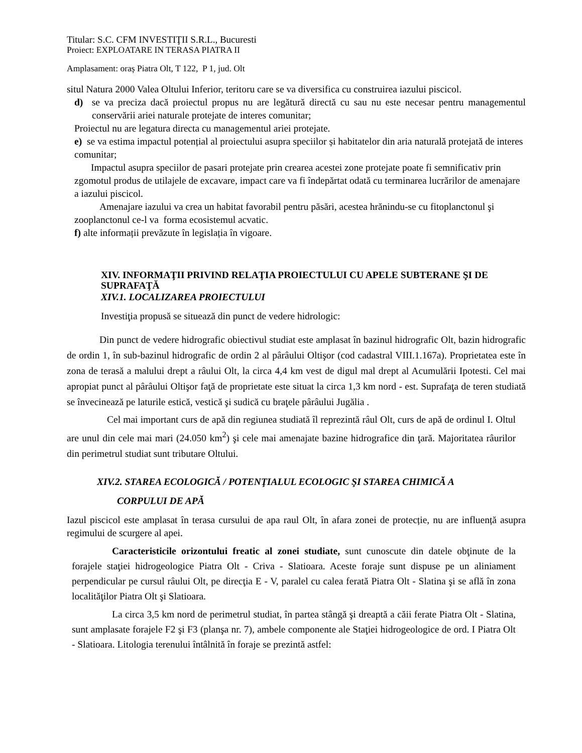Titular: S.C. CFM INVESTIŢII S.R.L., Bucuresti
Proiect: EXPLOATARE IN TERASA PIATRA II
Amplasament: oraș Piatra Olt, T 122, P 1, jud. Olt
situl Natura 2000 Valea Oltului Inferior, teritoru care se va diversifica cu construirea iazului piscicol.
d) se va preciza dacă proiectul propus nu are legătură directă cu sau nu este necesar pentru managementul conservării ariei naturale protejate de interes comunitar;
Proiectul nu are legatura directa cu managementul ariei protejate.
e) se va estima impactul potențial al proiectului asupra speciilor și habitatelor din aria naturală protejată de interes comunitar;
Impactul asupra speciilor de pasari protejate prin crearea acestei zone protejate poate fi semnificativ prin zgomotul produs de utilajele de excavare, impact care va fi îndepărtat odată cu terminarea lucrărilor de amenajare a iazului piscicol.
Amenajare iazului va crea un habitat favorabil pentru păsări, acestea hrănindu-se cu fitoplanctonul şi zooplanctonul ce-l va forma ecosistemul acvatic.
f) alte informații prevăzute în legislația în vigoare.
XIV. INFORMAŢII PRIVIND RELAŢIA PROIECTULUI CU APELE SUBTERANE ŞI DE SUPRAFAŢĂ
XIV.1. LOCALIZAREA PROIECTULUI
Investiţia propusă se situează din punct de vedere hidrologic:
Din punct de vedere hidrografic obiectivul studiat este amplasat în bazinul hidrografic Olt, bazin hidrografic de ordin 1, în sub-bazinul hidrografic de ordin 2 al pârâului Oltişor (cod cadastral VIII.1.167a). Proprietatea este în zona de terasă a malului drept a râului Olt, la circa 4,4 km vest de digul mal drept al Acumulării Ipotesti. Cel mai apropiat punct al pârâului Oltişor faţă de proprietate este situat la circa 1,3 km nord - est. Suprafaţa de teren studiată se învecinează pe laturile estică, vestică şi sudică cu braţele pârâului Jugălia .
Cel mai important curs de apă din regiunea studiată îl reprezintă râul Olt, curs de apă de ordinul I. Oltul are unul din cele mai mari (24.050 km<sup>2</sup>) şi cele mai amenajate bazine hidrografice din ţară. Majoritatea râurilor din perimetrul studiat sunt tributare Oltului.
XIV.2. STAREA ECOLOGICĂ / POTENŢIALUL ECOLOGIC ŞI STAREA CHIMICĂ A
CORPULUI DE APĂ
Iazul piscicol este amplasat în terasa cursului de apa raul Olt, în afara zonei de protecție, nu are influență asupra regimului de scurgere al apei.
Caracteristicile orizontului freatic al zonei studiate, sunt cunoscute din datele obţinute de la forajele staţiei hidrogeologice Piatra Olt - Criva - Slatioara. Aceste foraje sunt dispuse pe un aliniament perpendicular pe cursul râului Olt, pe direcţia E - V, paralel cu calea ferată Piatra Olt - Slatina şi se află în zona localităţilor Piatra Olt şi Slatioara.
La circa 3,5 km nord de perimetrul studiat, în partea stângă şi dreaptă a căii ferate Piatra Olt - Slatina, sunt amplasate forajele F2 şi F3 (planşa nr. 7), ambele componente ale Staţiei hidrogeologice de ord. I Piatra Olt - Slatioara. Litologia terenului întâlnită în foraje se prezintă astfel: